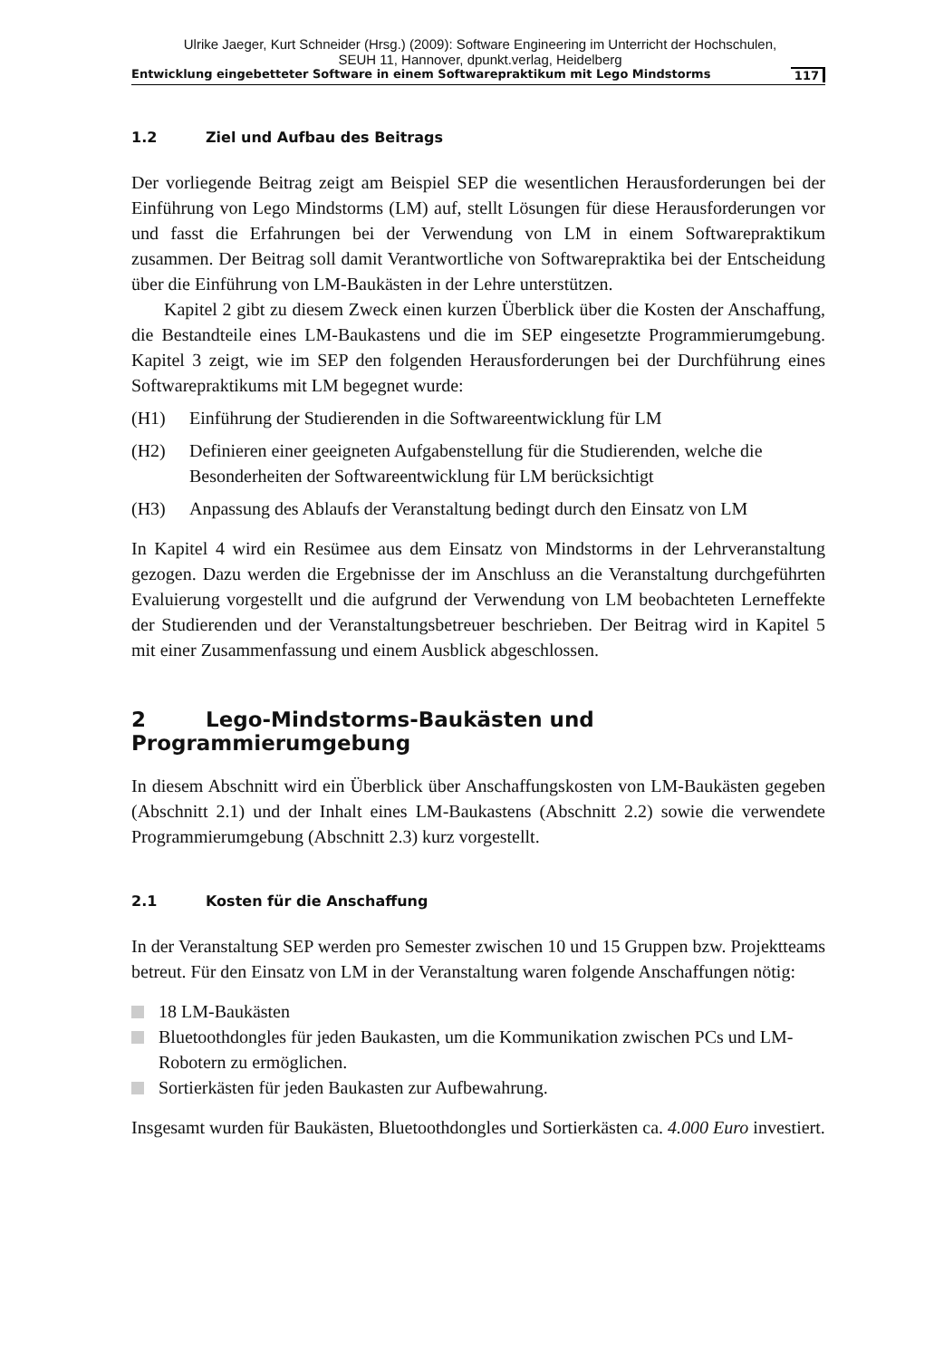Ulrike Jaeger, Kurt Schneider (Hrsg.) (2009): Software Engineering im Unterricht der Hochschulen,
SEUH 11, Hannover, dpunkt.verlag, Heidelberg
Entwicklung eingebetteter Software in einem Softwarepraktikum mit Lego Mindstorms 117
1.2 Ziel und Aufbau des Beitrags
Der vorliegende Beitrag zeigt am Beispiel SEP die wesentlichen Herausforderungen bei der Einführung von Lego Mindstorms (LM) auf, stellt Lösungen für diese Herausforderungen vor und fasst die Erfahrungen bei der Verwendung von LM in einem Softwarepraktikum zusammen. Der Beitrag soll damit Verantwortliche von Softwarepraktika bei der Entscheidung über die Einführung von LM-Baukästen in der Lehre unterstützen.
Kapitel 2 gibt zu diesem Zweck einen kurzen Überblick über die Kosten der Anschaffung, die Bestandteile eines LM-Baukastens und die im SEP eingesetzte Programmierumgebung. Kapitel 3 zeigt, wie im SEP den folgenden Herausforderungen bei der Durchführung eines Softwarepraktikums mit LM begegnet wurde:
(H1) Einführung der Studierenden in die Softwareentwicklung für LM
(H2) Definieren einer geeigneten Aufgabenstellung für die Studierenden, welche die Besonderheiten der Softwareentwicklung für LM berücksichtigt
(H3) Anpassung des Ablaufs der Veranstaltung bedingt durch den Einsatz von LM
In Kapitel 4 wird ein Resümee aus dem Einsatz von Mindstorms in der Lehrveranstaltung gezogen. Dazu werden die Ergebnisse der im Anschluss an die Veranstaltung durchgeführten Evaluierung vorgestellt und die aufgrund der Verwendung von LM beobachteten Lerneffekte der Studierenden und der Veranstaltungsbetreuer beschrieben. Der Beitrag wird in Kapitel 5 mit einer Zusammenfassung und einem Ausblick abgeschlossen.
2 Lego-Mindstorms-Baukästen und Programmierumgebung
In diesem Abschnitt wird ein Überblick über Anschaffungskosten von LM-Baukästen gegeben (Abschnitt 2.1) und der Inhalt eines LM-Baukastens (Abschnitt 2.2) sowie die verwendete Programmierumgebung (Abschnitt 2.3) kurz vorgestellt.
2.1 Kosten für die Anschaffung
In der Veranstaltung SEP werden pro Semester zwischen 10 und 15 Gruppen bzw. Projektteams betreut. Für den Einsatz von LM in der Veranstaltung waren folgende Anschaffungen nötig:
18 LM-Baukästen
Bluetoothdongles für jeden Baukasten, um die Kommunikation zwischen PCs und LM-Robotern zu ermöglichen.
Sortierkästen für jeden Baukasten zur Aufbewahrung.
Insgesamt wurden für Baukästen, Bluetoothdongles und Sortierkästen ca. 4.000 Euro investiert.